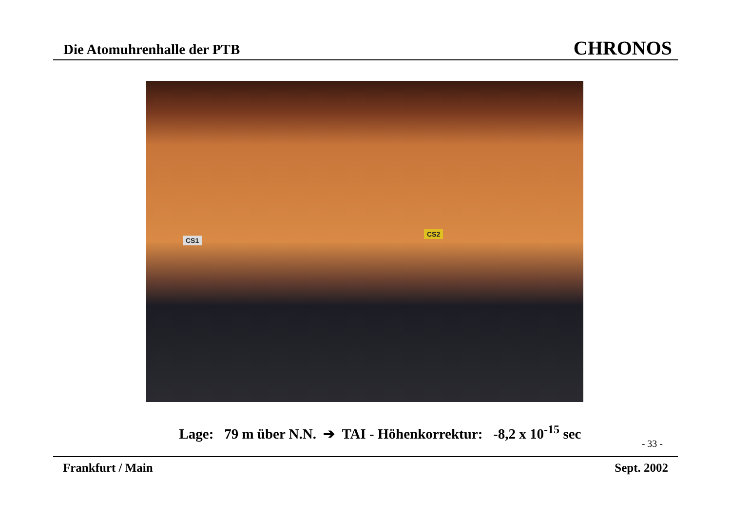Die Atomuhrenhalle der PTB CHRONOS
CS1
CS2
Lage: 79 m über N.N. ➔ TAI - Höhenkorrektur: -8,2 x 10<sup>-15</sup> sec
- 33 -
Frankfurt / Main Sept. 2002